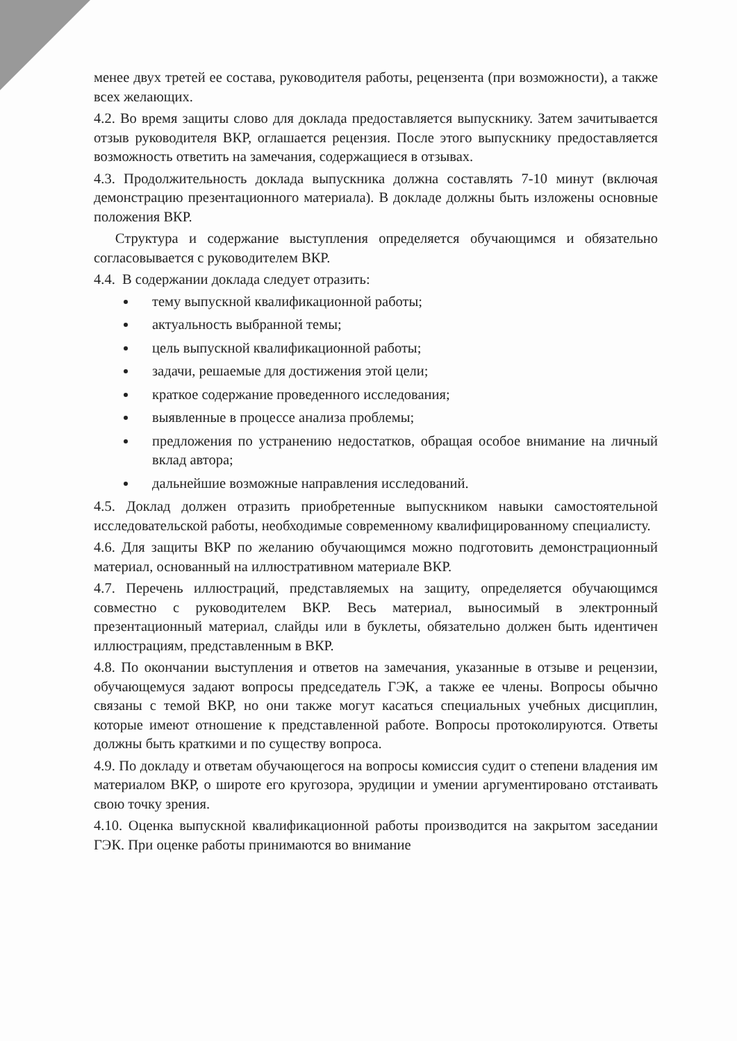менее двух третей ее состава, руководителя работы, рецензента (при возможности), а также всех желающих.
4.2. Во время защиты слово для доклада предоставляется выпускнику. Затем зачитывается отзыв руководителя ВКР, оглашается рецензия. После этого выпускнику предоставляется возможность ответить на замечания, содержащиеся в отзывах.
4.3. Продолжительность доклада выпускника должна составлять 7-10 минут (включая демонстрацию презентационного материала). В докладе должны быть изложены основные положения ВКР.
Структура и содержание выступления определяется обучающимся и обязательно согласовывается с руководителем ВКР.
4.4. В содержании доклада следует отразить:
тему выпускной квалификационной работы;
актуальность выбранной темы;
цель выпускной квалификационной работы;
задачи, решаемые для достижения этой цели;
краткое содержание проведенного исследования;
выявленные в процессе анализа проблемы;
предложения по устранению недостатков, обращая особое внимание на личный вклад автора;
дальнейшие возможные направления исследований.
4.5. Доклад должен отразить приобретенные выпускником навыки самостоятельной исследовательской работы, необходимые современному квалифицированному специалисту.
4.6. Для защиты ВКР по желанию обучающимся можно подготовить демонстрационный материал, основанный на иллюстративном материале ВКР.
4.7. Перечень иллюстраций, представляемых на защиту, определяется обучающимся совместно с руководителем ВКР. Весь материал, выносимый в электронный презентационный материал, слайды или в буклеты, обязательно должен быть идентичен иллюстрациям, представленным в ВКР.
4.8. По окончании выступления и ответов на замечания, указанные в отзыве и рецензии, обучающемуся задают вопросы председатель ГЭК, а также ее члены. Вопросы обычно связаны с темой ВКР, но они также могут касаться специальных учебных дисциплин, которые имеют отношение к представленной работе. Вопросы протоколируются. Ответы должны быть краткими и по существу вопроса.
4.9. По докладу и ответам обучающегося на вопросы комиссия судит о степени владения им материалом ВКР, о широте его кругозора, эрудиции и умении аргументировано отстаивать свою точку зрения.
4.10. Оценка выпускной квалификационной работы производится на закрытом заседании ГЭК. При оценке работы принимаются во внимание